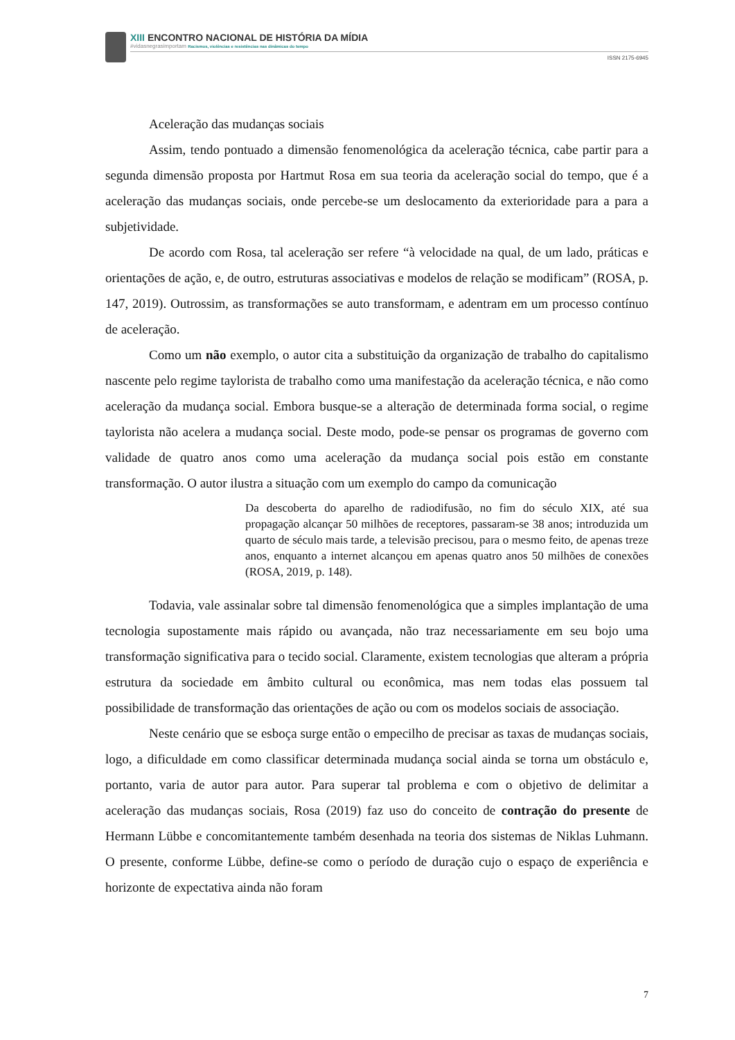XIII ENCONTRO NACIONAL DE HISTÓRIA DA MÍDIA
#vidasnegrasimportam Racismos, violências e resistências nas dinâmicas do tempo
ISSN 2175-6945
Aceleração das mudanças sociais
Assim, tendo pontuado a dimensão fenomenológica da aceleração técnica, cabe partir para a segunda dimensão proposta por Hartmut Rosa em sua teoria da aceleração social do tempo, que é a aceleração das mudanças sociais, onde percebe-se um deslocamento da exterioridade para a para a subjetividade.
De acordo com Rosa, tal aceleração ser refere “à velocidade na qual, de um lado, práticas e orientações de ação, e, de outro, estruturas associativas e modelos de relação se modificam” (ROSA, p. 147, 2019). Outrossim, as transformações se auto transformam, e adentram em um processo contínuo de aceleração.
Como um não exemplo, o autor cita a substituição da organização de trabalho do capitalismo nascente pelo regime taylorista de trabalho como uma manifestação da aceleração técnica, e não como aceleração da mudança social. Embora busque-se a alteração de determinada forma social, o regime taylorista não acelera a mudança social. Deste modo, pode-se pensar os programas de governo com validade de quatro anos como uma aceleração da mudança social pois estão em constante transformação. O autor ilustra a situação com um exemplo do campo da comunicação
Da descoberta do aparelho de radiodifusão, no fim do século XIX, até sua propagação alcançar 50 milhões de receptores, passaram-se 38 anos; introduzida um quarto de século mais tarde, a televisão precisou, para o mesmo feito, de apenas treze anos, enquanto a internet alcançou em apenas quatro anos 50 milhões de conexões (ROSA, 2019, p. 148).
Todavia, vale assinalar sobre tal dimensão fenomenológica que a simples implantação de uma tecnologia supostamente mais rápido ou avançada, não traz necessariamente em seu bojo uma transformação significativa para o tecido social. Claramente, existem tecnologias que alteram a própria estrutura da sociedade em âmbito cultural ou econômica, mas nem todas elas possuem tal possibilidade de transformação das orientações de ação ou com os modelos sociais de associação.
Neste cenário que se esboça surge então o empecilho de precisar as taxas de mudanças sociais, logo, a dificuldade em como classificar determinada mudança social ainda se torna um obstáculo e, portanto, varia de autor para autor. Para superar tal problema e com o objetivo de delimitar a aceleração das mudanças sociais, Rosa (2019) faz uso do conceito de contração do presente de Hermann Lübbe e concomitantemente também desenhada na teoria dos sistemas de Niklas Luhmann. O presente, conforme Lübbe, define-se como o período de duração cujo o espaço de experiência e horizonte de expectativa ainda não foram
7